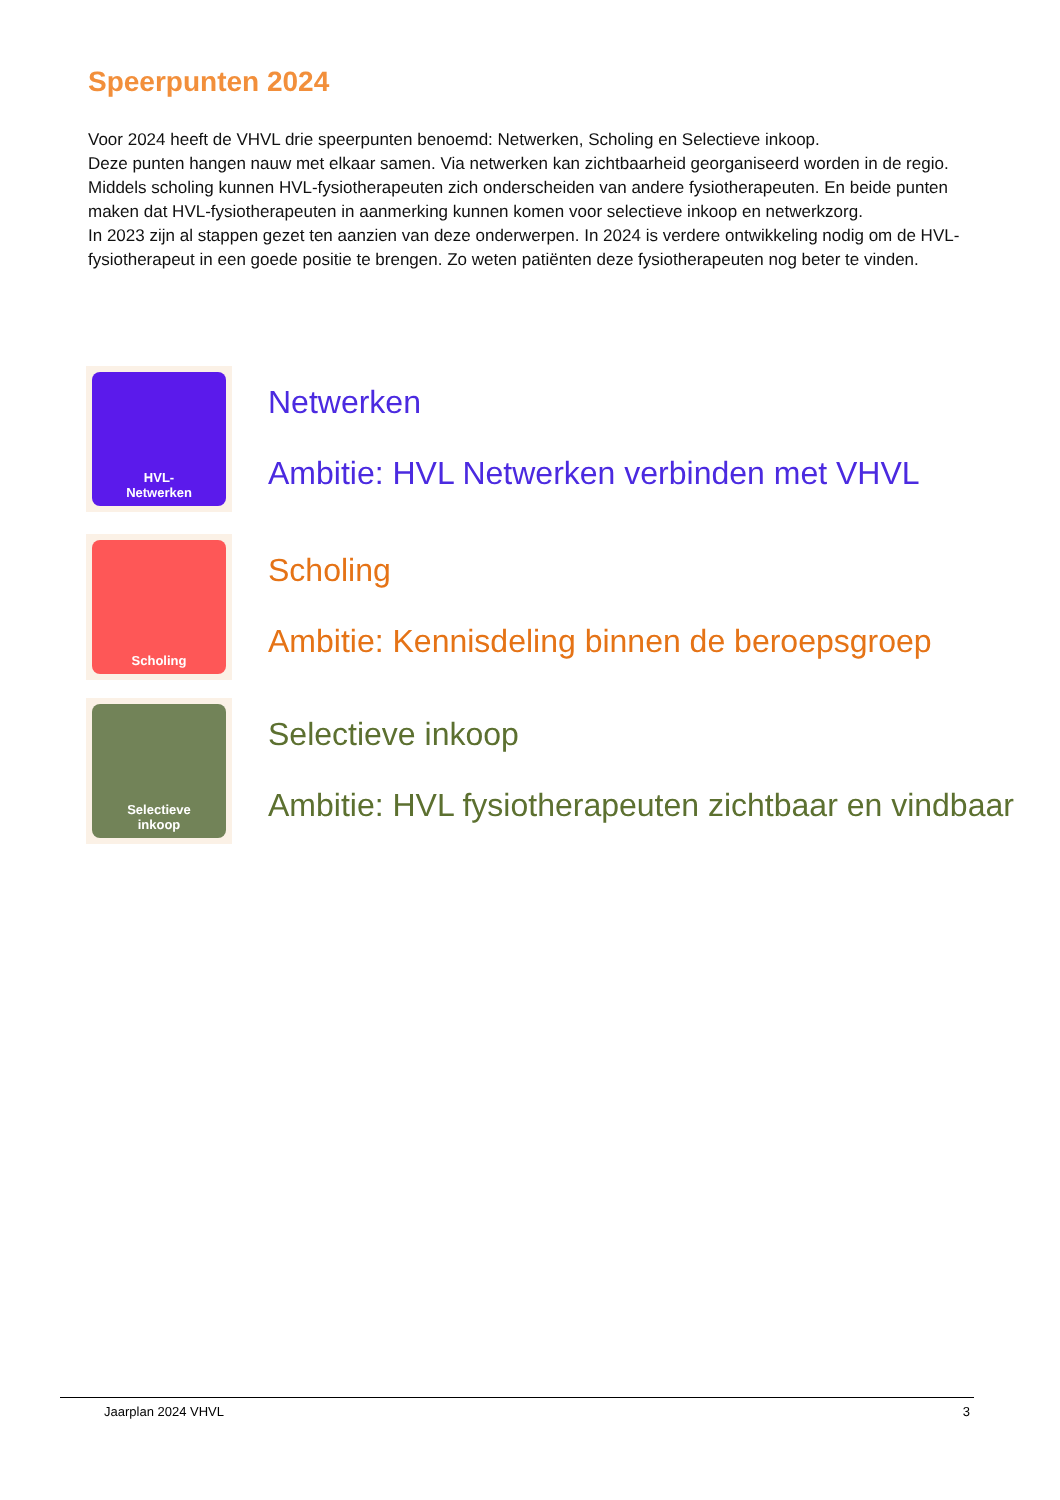Speerpunten 2024
Voor 2024 heeft de VHVL drie speerpunten benoemd: Netwerken, Scholing en Selectieve inkoop.
Deze punten hangen nauw met elkaar samen. Via netwerken kan zichtbaarheid georganiseerd worden in de regio. Middels scholing kunnen HVL-fysiotherapeuten zich onderscheiden van andere fysiotherapeuten. En beide punten maken dat HVL-fysiotherapeuten in aanmerking kunnen komen voor selectieve inkoop en netwerkzorg.
In 2023 zijn al stappen gezet ten aanzien van deze onderwerpen. In 2024 is verdere ontwikkeling nodig om de HVL-fysiotherapeut in een goede positie te brengen. Zo weten patiënten deze fysiotherapeuten nog beter te vinden.
HVL-
Netwerken
Netwerken
Ambitie: HVL Netwerken verbinden met VHVL
Scholing
Scholing
Ambitie: Kennisdeling binnen de beroepsgroep
Selectieve
inkoop
Selectieve inkoop
Ambitie: HVL fysiotherapeuten zichtbaar en vindbaar
Jaarplan 2024 VHVL 3